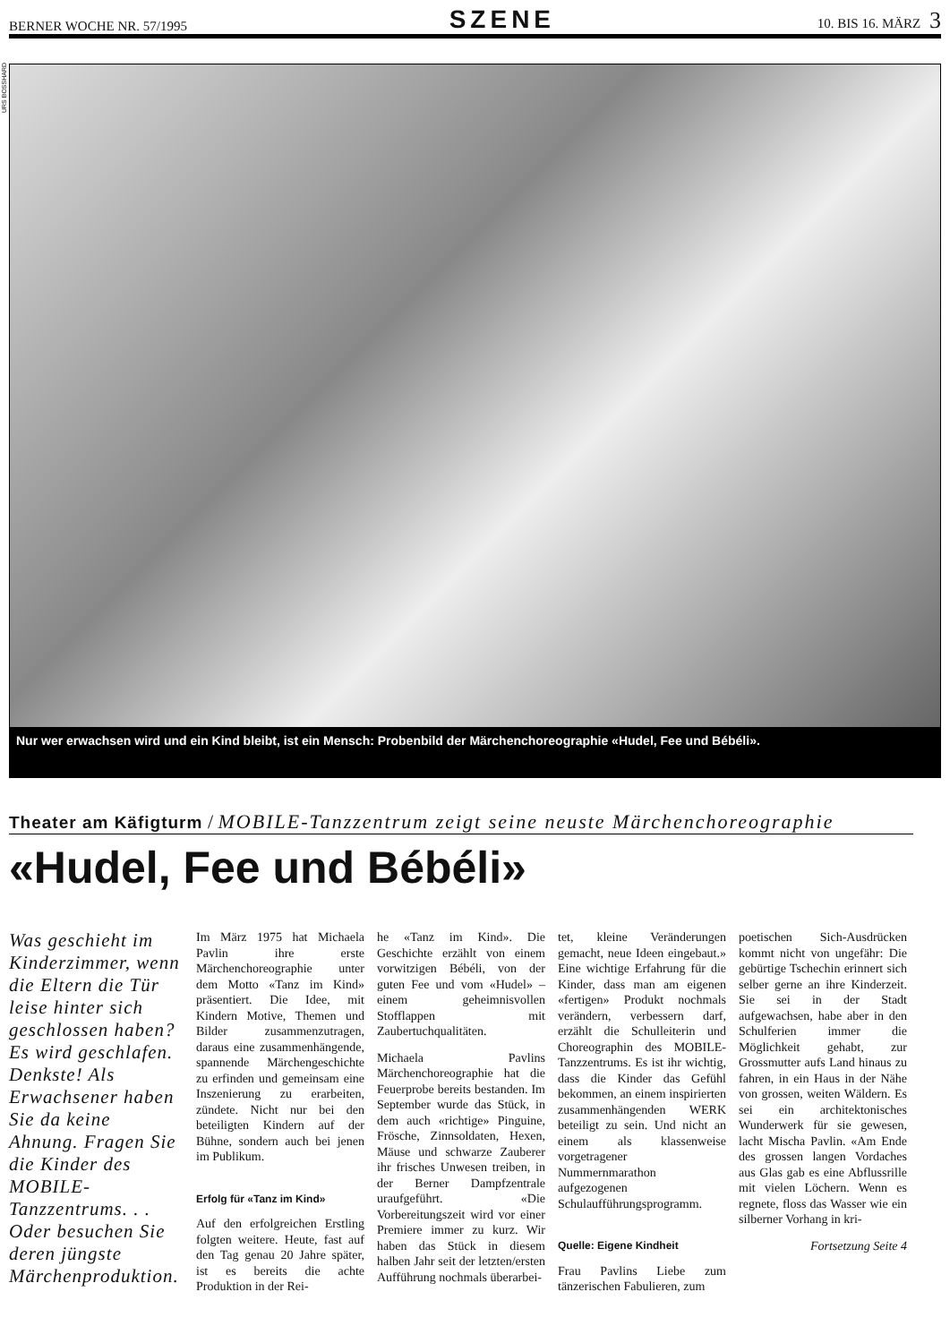BERNER WOCHE NR. 57/1995 SZENE 10. BIS 16. MÄRZ 3
URS BOSSHARD
Nur wer erwachsen wird und ein Kind bleibt, ist ein Mensch: Probenbild der Märchenchoreographie «Hudel, Fee und Bébéli».
Theater am Käfigturm / MOBILE-Tanzzentrum zeigt seine neuste Märchenchoreographie
«Hudel, Fee und Bébéli»
Was geschieht im Kinderzimmer, wenn die Eltern die Tür leise hinter sich geschlossen haben? Es wird geschlafen. Denkste! Als Erwachsener haben Sie da keine Ahnung. Fragen Sie die Kinder des MOBILE-Tanzzentrums. . . Oder besuchen Sie deren jüngste Märchenproduktion.
Im März 1975 hat Michaela Pavlin ihre erste Märchenchoreographie unter dem Motto «Tanz im Kind» präsentiert. Die Idee, mit Kindern Motive, Themen und Bilder zusammenzutragen, daraus eine zusammenhängende, spannende Märchengeschichte zu erfinden und gemeinsam eine Inszenierung zu erarbeiten, zündete. Nicht nur bei den beteiligten Kindern auf der Bühne, sondern auch bei jenen im Publikum.
Erfolg für «Tanz im Kind»
Auf den erfolgreichen Erstling folgten weitere. Heute, fast auf den Tag genau 20 Jahre später, ist es bereits die achte Produktion in der Rei-
he «Tanz im Kind». Die Geschichte erzählt von einem vorwitzigen Bébéli, von der guten Fee und vom «Hudel» – einem geheimnisvollen Stofflappen mit Zaubertuchqualitäten.
Michaela Pavlins Märchenchoreographie hat die Feuerprobe bereits bestanden. Im September wurde das Stück, in dem auch «richtige» Pinguine, Frösche, Zinnsoldaten, Hexen, Mäuse und schwarze Zauberer ihr frisches Unwesen treiben, in der Berner Dampfzentrale uraufgeführt. «Die Vorbereitungszeit wird vor einer Premiere immer zu kurz. Wir haben das Stück in diesem halben Jahr seit der letzten/ersten Aufführung nochmals überarbei-
tet, kleine Veränderungen gemacht, neue Ideen eingebaut.» Eine wichtige Erfahrung für die Kinder, dass man am eigenen «fertigen» Produkt nochmals verändern, verbessern darf, erzählt die Schulleiterin und Choreographin des MOBILE-Tanzzentrums. Es ist ihr wichtig, dass die Kinder das Gefühl bekommen, an einem inspirierten zusammenhängenden WERK beteiligt zu sein. Und nicht an einem als klassenweise vorgetragener Nummernmarathon aufgezogenen Schulaufführungsprogramm.
Quelle: Eigene Kindheit
Frau Pavlins Liebe zum tänzerischen Fabulieren, zum
poetischen Sich-Ausdrücken kommt nicht von ungefähr: Die gebürtige Tschechin erinnert sich selber gerne an ihre Kinderzeit. Sie sei in der Stadt aufgewachsen, habe aber in den Schulferien immer die Möglichkeit gehabt, zur Grossmutter aufs Land hinaus zu fahren, in ein Haus in der Nähe von grossen, weiten Wäldern. Es sei ein architektonisches Wunderwerk für sie gewesen, lacht Mischa Pavlin. «Am Ende des grossen langen Vordaches aus Glas gab es eine Abflussrille mit vielen Löchern. Wenn es regnete, floss das Wasser wie ein silberner Vorhang in kri-
Fortsetzung Seite 4